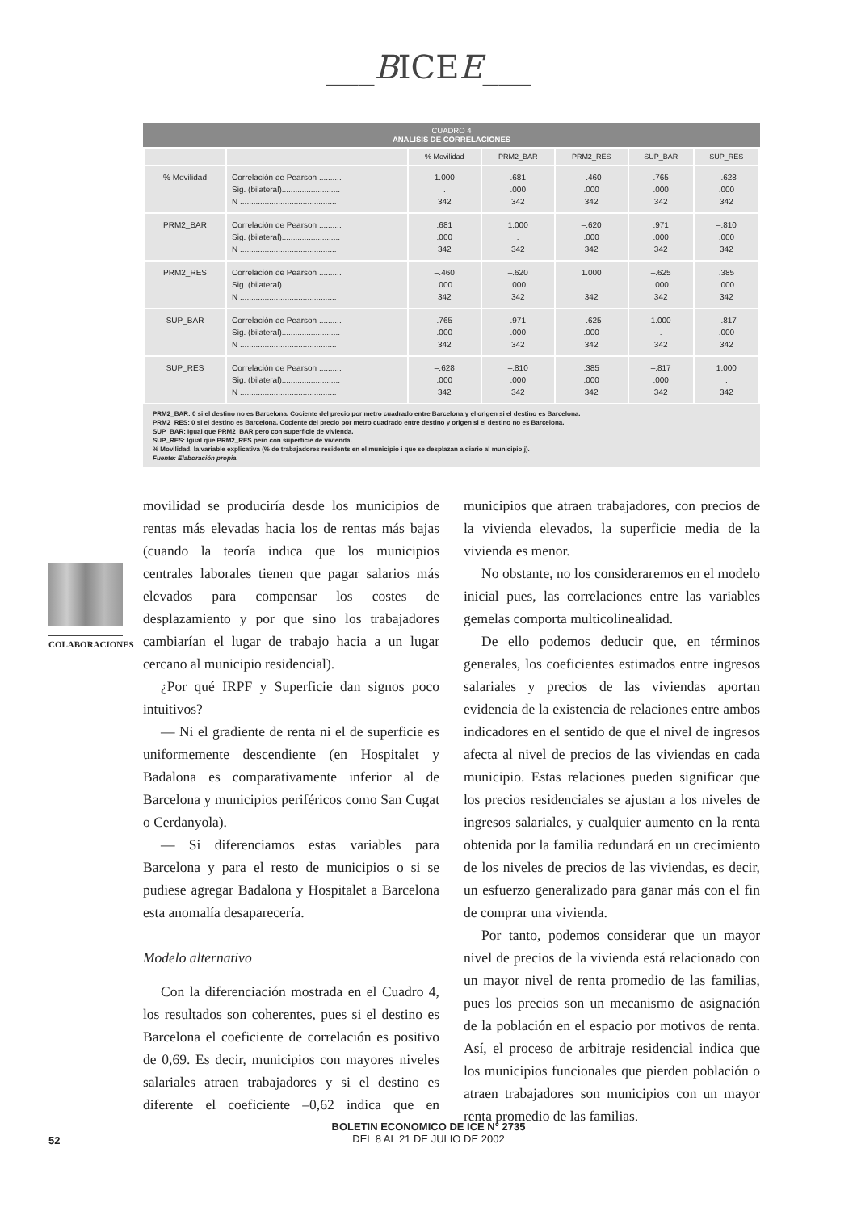___BICEE___
CUADRO 4
ANALISIS DE CORRELACIONES
| | | % Movilidad | PRM2_BAR | PRM2_RES | SUP_BAR | SUP_RES |
| --- | --- | --- | --- | --- | --- | --- |
| % Movilidad | Correlación de Pearson .......... Sig. (bilateral).......................... N ........................................... | 1.000 . 342 | .681 .000 342 | –.460 .000 342 | .765 .000 342 | –.628 .000 342 |
| PRM2_BAR | Correlación de Pearson .......... Sig. (bilateral).......................... N ........................................... | .681 .000 342 | 1.000 . 342 | –.620 .000 342 | .971 .000 342 | –.810 .000 342 |
| PRM2_RES | Correlación de Pearson .......... Sig. (bilateral).......................... N ........................................... | –.460 .000 342 | –.620 .000 342 | 1.000 . 342 | –.625 .000 342 | .385 .000 342 |
| SUP_BAR | Correlación de Pearson .......... Sig. (bilateral).......................... N ........................................... | .765 .000 342 | .971 .000 342 | –.625 .000 342 | 1.000 . 342 | –.817 .000 342 |
| SUP_RES | Correlación de Pearson .......... Sig. (bilateral).......................... N ........................................... | –.628 .000 342 | –.810 .000 342 | .385 .000 342 | –.817 .000 342 | 1.000 . 342 |
PRM2_BAR: 0 si el destino no es Barcelona. Cociente del precio por metro cuadrado entre Barcelona y el origen si el destino es Barcelona.
PRM2_RES: 0 si el destino es Barcelona. Cociente del precio por metro cuadrado entre destino y origen si el destino no es Barcelona.
SUP_BAR: Igual que PRM2_BAR pero con superficie de vivienda.
SUP_RES: Igual que PRM2_RES pero con superficie de vivienda.
% Movilidad, la variable explicativa (% de trabajadores residents en el municipio i que se desplazan a diario al municipio j).
Fuente: Elaboración propia.
COLABORACIONES
movilidad se produciría desde los municipios de rentas más elevadas hacia los de rentas más bajas (cuando la teoría indica que los municipios centrales laborales tienen que pagar salarios más elevados para compensar los costes de desplazamiento y por que sino los trabajadores cambiarían el lugar de trabajo hacia a un lugar cercano al municipio residencial).
¿Por qué IRPF y Superficie dan signos poco intuitivos?
— Ni el gradiente de renta ni el de superficie es uniformemente descendiente (en Hospitalet y Badalona es comparativamente inferior al de Barcelona y municipios periféricos como San Cugat o Cerdanyola).
— Si diferenciamos estas variables para Barcelona y para el resto de municipios o si se pudiese agregar Badalona y Hospitalet a Barcelona esta anomalía desaparecería.
Modelo alternativo
Con la diferenciación mostrada en el Cuadro 4, los resultados son coherentes, pues si el destino es Barcelona el coeficiente de correlación es positivo de 0,69. Es decir, municipios con mayores niveles salariales atraen trabajadores y si el destino es diferente el coeficiente –0,62 indica que en municipios que atraen trabajadores, con precios de la vivienda elevados, la superficie media de la vivienda es menor.
No obstante, no los consideraremos en el modelo inicial pues, las correlaciones entre las variables gemelas comporta multicolinealidad.
De ello podemos deducir que, en términos generales, los coeficientes estimados entre ingresos salariales y precios de las viviendas aportan evidencia de la existencia de relaciones entre ambos indicadores en el sentido de que el nivel de ingresos afecta al nivel de precios de las viviendas en cada municipio. Estas relaciones pueden significar que los precios residenciales se ajustan a los niveles de ingresos salariales, y cualquier aumento en la renta obtenida por la familia redundará en un crecimiento de los niveles de precios de las viviendas, es decir, un esfuerzo generalizado para ganar más con el fin de comprar una vivienda.
Por tanto, podemos considerar que un mayor nivel de precios de la vivienda está relacionado con un mayor nivel de renta promedio de las familias, pues los precios son un mecanismo de asignación de la población en el espacio por motivos de renta. Así, el proceso de arbitraje residencial indica que los municipios funcionales que pierden población o atraen trabajadores son municipios con un mayor renta promedio de las familias.
52
BOLETIN ECONOMICO DE ICE N° 2735
DEL 8 AL 21 DE JULIO DE 2002